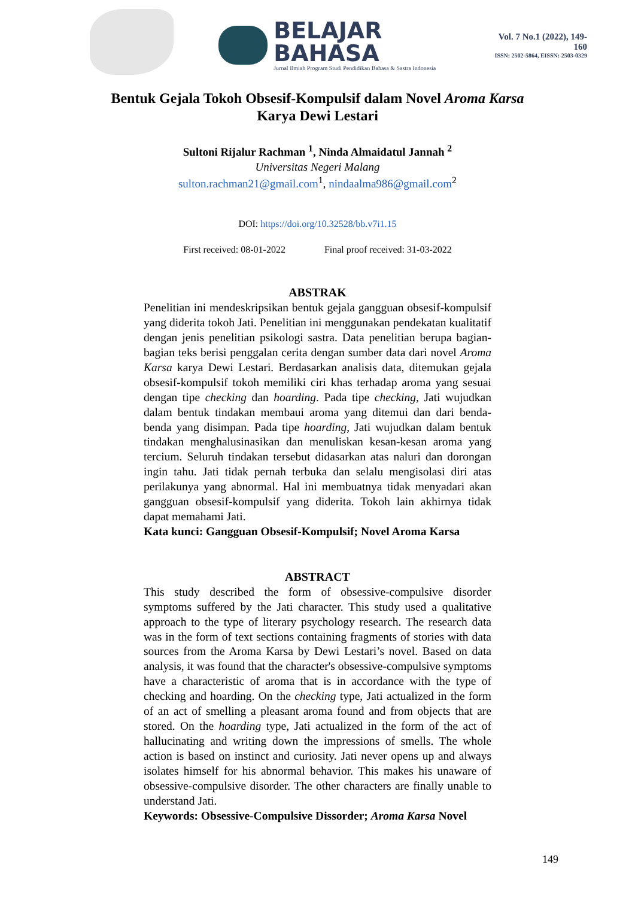BELAJAR BAHASA
Jurnal Ilmiah Program Studi Pendidikan Bahasa & Sastra Indonesia
Vol. 7 No.1 (2022), 149-160
ISSN: 2502-5864, EISSN: 2503-0329
Bentuk Gejala Tokoh Obsesif-Kompulsif dalam Novel Aroma Karsa Karya Dewi Lestari
Sultoni Rijalur Rachman <sup>1</sup>, Ninda Almaidatul Jannah <sup>2</sup>
Universitas Negeri Malang
sulton.rachman21@gmail.com<sup>1</sup>, nindaalma986@gmail.com<sup>2</sup>
DOI: https://doi.org/10.32528/bb.v7i1.15
First received: 08-01-2022 Final proof received: 31-03-2022
ABSTRAK
Penelitian ini mendeskripsikan bentuk gejala gangguan obsesif-kompulsif yang diderita tokoh Jati. Penelitian ini menggunakan pendekatan kualitatif dengan jenis penelitian psikologi sastra. Data penelitian berupa bagian-bagian teks berisi penggalan cerita dengan sumber data dari novel Aroma Karsa karya Dewi Lestari. Berdasarkan analisis data, ditemukan gejala obsesif-kompulsif tokoh memiliki ciri khas terhadap aroma yang sesuai dengan tipe checking dan hoarding. Pada tipe checking, Jati wujudkan dalam bentuk tindakan membaui aroma yang ditemui dan dari benda-benda yang disimpan. Pada tipe hoarding, Jati wujudkan dalam bentuk tindakan menghalusinasikan dan menuliskan kesan-kesan aroma yang tercium. Seluruh tindakan tersebut didasarkan atas naluri dan dorongan ingin tahu. Jati tidak pernah terbuka dan selalu mengisolasi diri atas perilakunya yang abnormal. Hal ini membuatnya tidak menyadari akan gangguan obsesif-kompulsif yang diderita. Tokoh lain akhirnya tidak dapat memahami Jati.
Kata kunci: Gangguan Obsesif-Kompulsif; Novel Aroma Karsa
ABSTRACT
This study described the form of obsessive-compulsive disorder symptoms suffered by the Jati character. This study used a qualitative approach to the type of literary psychology research. The research data was in the form of text sections containing fragments of stories with data sources from the Aroma Karsa by Dewi Lestari’s novel. Based on data analysis, it was found that the character's obsessive-compulsive symptoms have a characteristic of aroma that is in accordance with the type of checking and hoarding. On the checking type, Jati actualized in the form of an act of smelling a pleasant aroma found and from objects that are stored. On the hoarding type, Jati actualized in the form of the act of hallucinating and writing down the impressions of smells. The whole action is based on instinct and curiosity. Jati never opens up and always isolates himself for his abnormal behavior. This makes his unaware of obsessive-compulsive disorder. The other characters are finally unable to understand Jati.
Keywords: Obsessive-Compulsive Dissorder; Aroma Karsa Novel
149